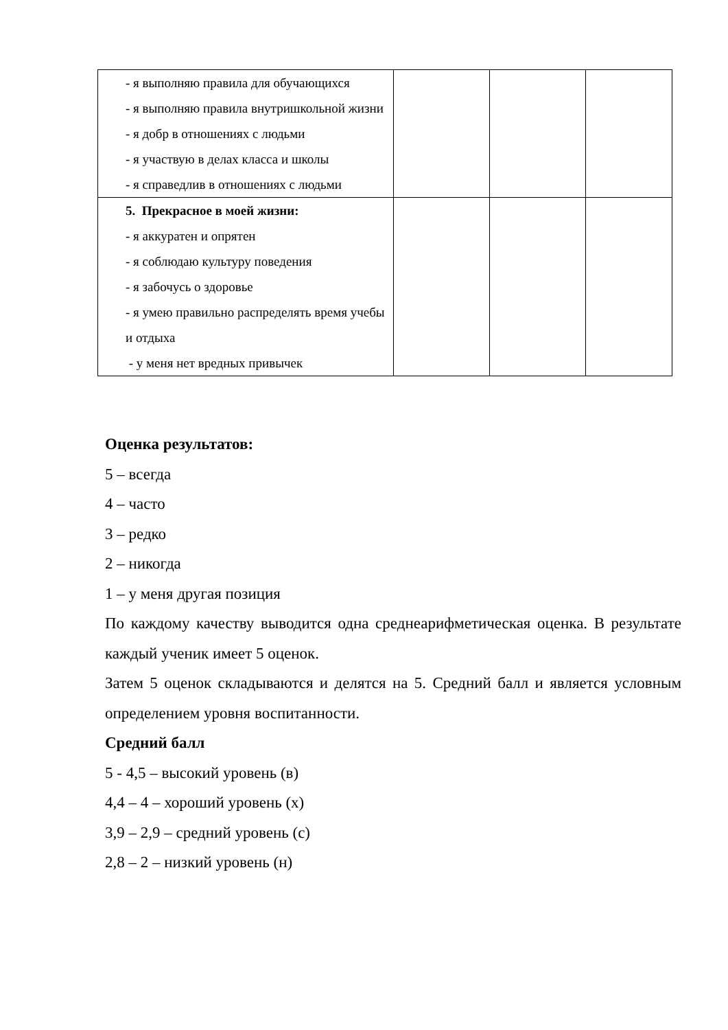| - я выполняю правила для обучающихся - я выполняю правила внутришкольной жизни - я добр в отношениях с людьми - я участвую в делах класса и школы - я справедлив в отношениях с людьми | | | |
| 5. Прекрасное в моей жизни: - я аккуратен и опрятен - я соблюдаю культуру поведения - я забочусь о здоровье - я умею правильно распределять время учебы и отдыха - у меня нет вредных привычек | | | |
Оценка результатов:
5 – всегда
4 – часто
3 – редко
2 – никогда
1 – у меня другая позиция
По каждому качеству выводится одна среднеарифметическая оценка. В результате каждый ученик имеет 5 оценок.
Затем 5 оценок складываются и делятся на 5. Средний балл и является условным определением уровня воспитанности.
Средний балл
5 - 4,5 – высокий уровень (в)
4,4 – 4 – хороший уровень (х)
3,9 – 2,9 – средний уровень (с)
2,8 – 2 – низкий уровень (н)